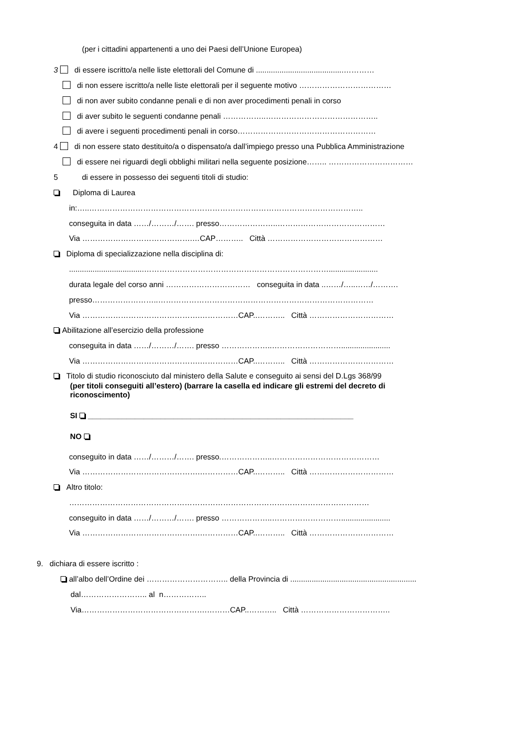(per i cittadini appartenenti a uno dei Paesi dell’Unione Europea)
3 di essere iscritto/a nelle liste elettorali del Comune di .........................................…………
di non essere iscritto/a nelle liste elettorali per il seguente motivo ………………………………
di non aver subito condanne penali e di non aver procedimenti penali in corso
di aver subito le seguenti condanne penali ……………..……………………………………..
di avere i seguenti procedimenti penali in corso………………………………………………
4 di non essere stato destituito/a o dispensato/a dall’impiego presso una Pubblica Amministrazione
di essere nei riguardi degli obblighi militari nella seguente posizione…….. ……………………………
5 di essere in possesso dei seguenti titoli di studio:
Diploma di Laurea
in:…..……………………………………………………………………………………………..
conseguita in data ……/………/……. presso…………………..……………………………………
Via …………………………………….…CAP……….. Città ………………………………………
Diploma di specializzazione nella disciplina di:
...................................……………………………………………………………….......................
durata legale del corso anni …………………………… conseguita in data ..……/…..……/……….
presso……………………..…………………………………………………………………………
Via ……………………………………….……………CAP..……….. Città ……………………………
Abilitazione all’esercizio della professione
conseguita in data ……/………/……. presso ………………..……………………….......................
Via ……………………………………….……………CAP..……….. Città ……………………………
Titolo di studio riconosciuto dal ministero della Salute e conseguito ai sensi del D.Lgs 368/99
(per titoli conseguiti all’estero) (barrare la casella ed indicare gli estremi del decreto di
riconoscimento)
SI ______________________________________________________________
NO
conseguito in data ……/………/……. presso.………………..……………………………………
Via ……………………………………….……………CAP..……….. Città ……………………………
Altro titolo:
………………………………………………………………………………………………………
conseguito in data ……/………/……. presso ………………..……………………….......................
Via ……………………………………….……………CAP..……….. Città ……………………………
9. dichiara di essere iscritto :
all’albo dell’Ordine dei ………………………….. della Provincia di ...........................................................
dal…………………….. al n……………..
Via………………………………………….………CAP..……….. Città ……………………………..